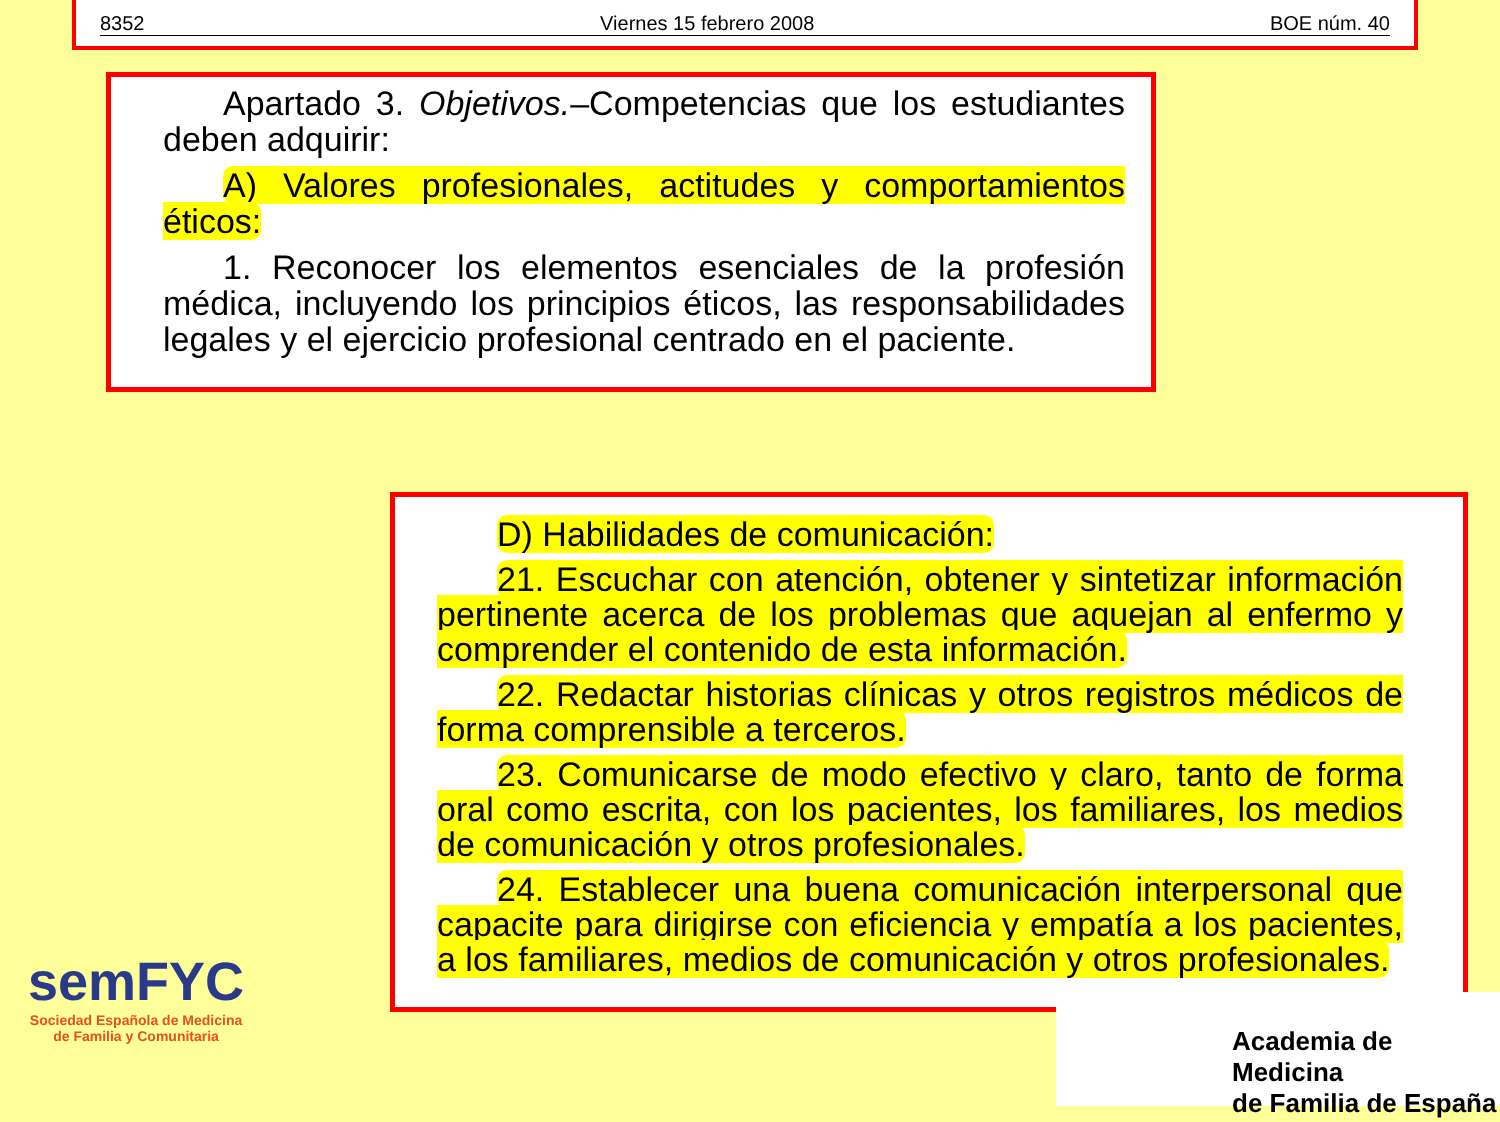8352 Viernes 15 febrero 2008 BOE núm. 40
Apartado 3. Objetivos.–Competencias que los estudiantes deben adquirir:
A) Valores profesionales, actitudes y comportamientos éticos:
1. Reconocer los elementos esenciales de la profesión médica, incluyendo los principios éticos, las responsabilidades legales y el ejercicio profesional centrado en el paciente.
D) Habilidades de comunicación:
21. Escuchar con atención, obtener y sintetizar información pertinente acerca de los problemas que aquejan al enfermo y comprender el contenido de esta información.
22. Redactar historias clínicas y otros registros médicos de forma comprensible a terceros.
23. Comunicarse de modo efectivo y claro, tanto de forma oral como escrita, con los pacientes, los familiares, los medios de comunicación y otros profesionales.
24. Establecer una buena comunicación interpersonal que capacite para dirigirse con eficiencia y empatía a los pacientes, a los familiares, medios de comunicación y otros profesionales.
semFYC
Sociedad Española de Medicina
de Familia y Comunitaria
Academia de Medicina
de Familia de España